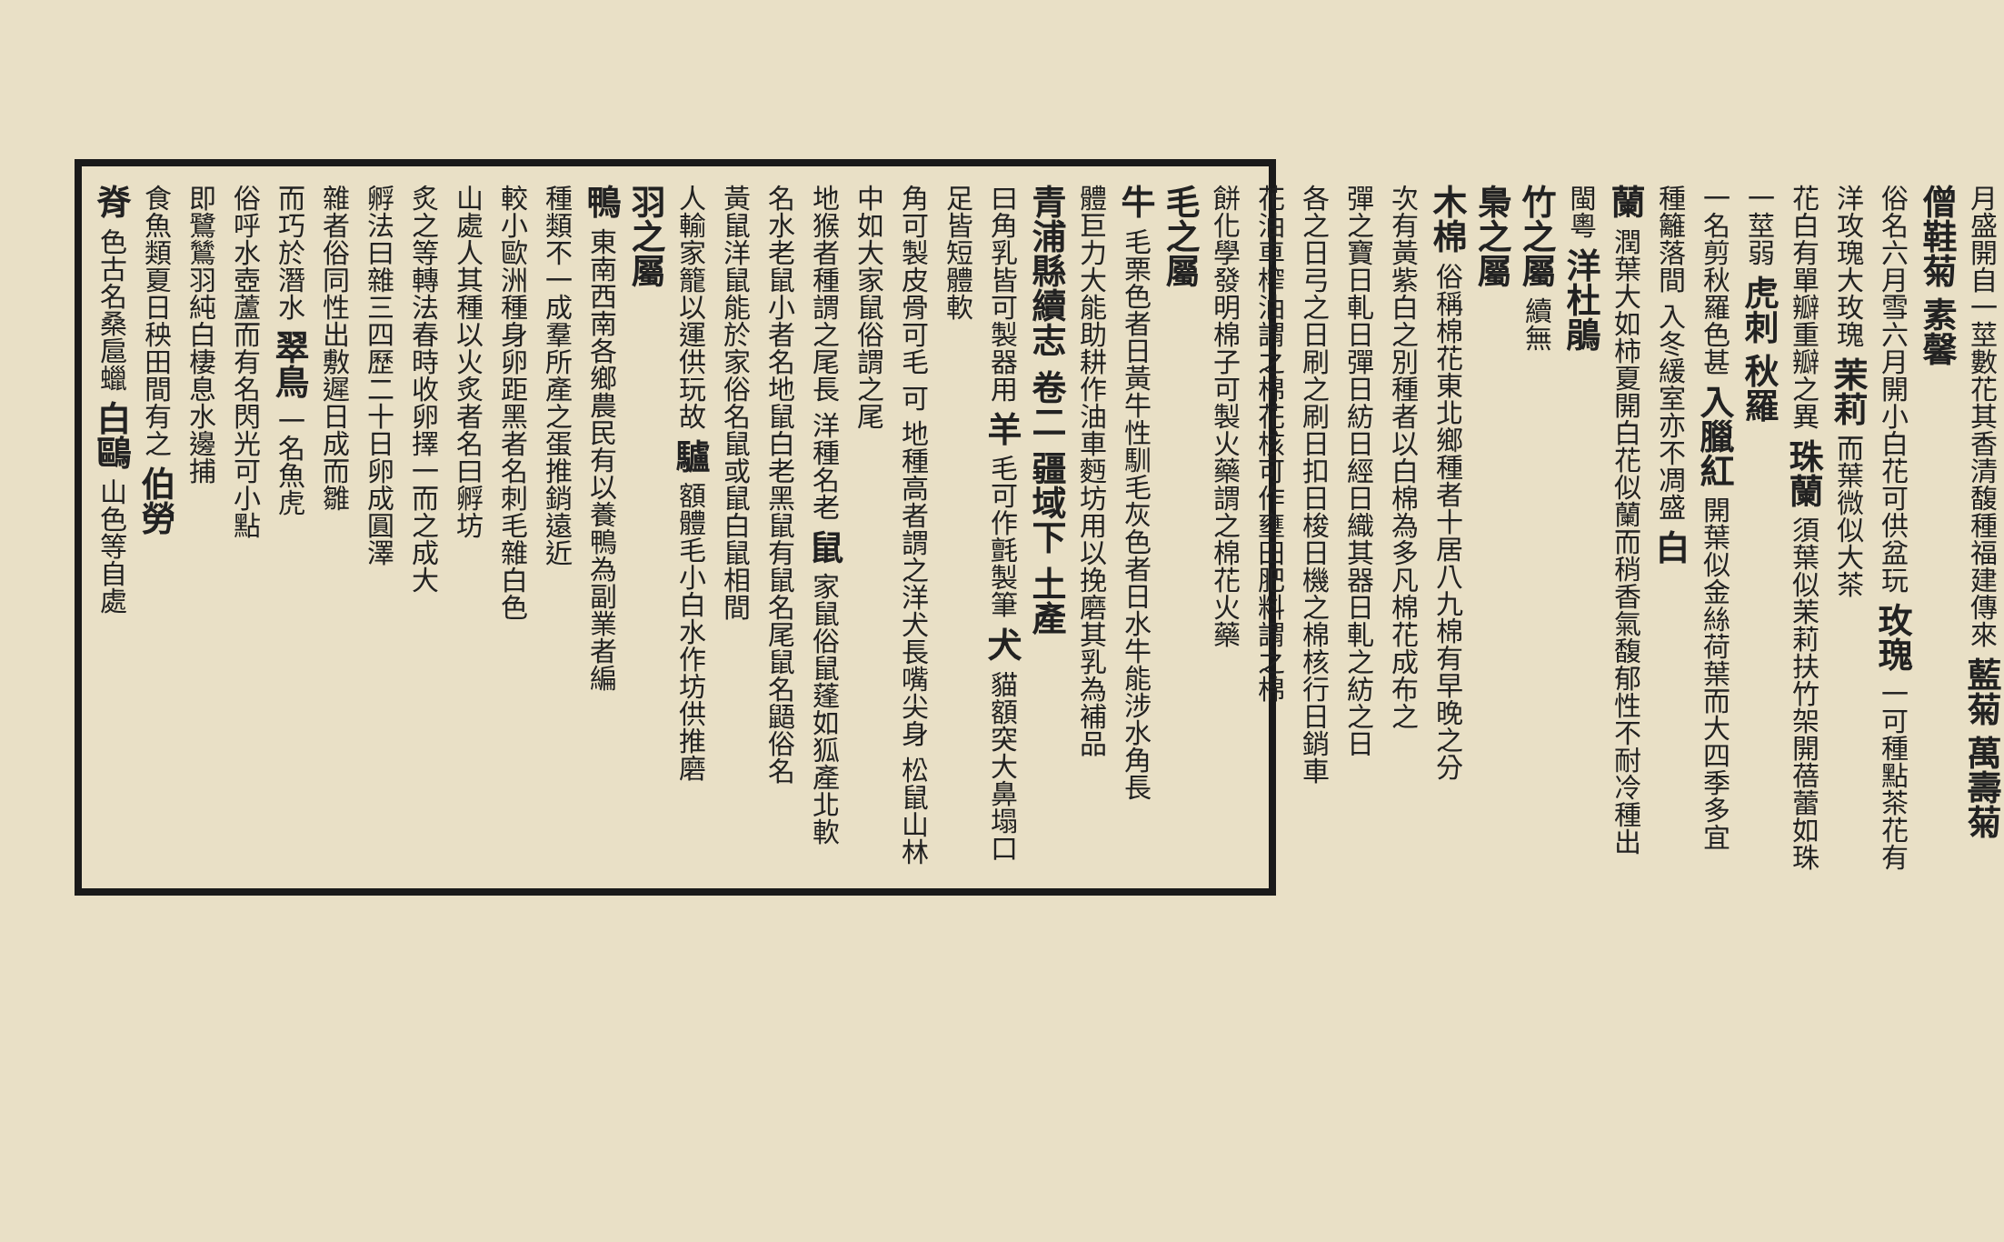月盛開自一莖數花其香清馥種福建傳來 藍菊 萬壽菊 僧鞋菊 素馨
俗名六月雪六月開小白花可供盆玩 玫瑰 一可種點茶花有洋攻瑰大玫瑰 茉莉 而葉微似大茶
花白有單瓣重瓣之異 珠蘭 須葉似茉莉扶竹架開蓓蕾如珠一莖弱 虎刺 秋羅
一名剪秋羅色甚 入臘紅 開葉似金絲荷葉而大四季多宜種籬落間 入冬緩室亦不凋盛 白
蘭 潤葉大如柿夏開白花似蘭而稍香氣馥郁性不耐冷種出閩粵 洋杜鵑
竹之屬 續無
梟之屬
木棉 俗稱棉花東北鄉種者十居八九棉有早晚之分
次有黃紫白之別種者以白棉為多凡棉花成布之
彈之寶日軋日彈日紡日經日織其器日軋之紡之日
各之日弓之日刷之刷日扣日梭日機之棉核行日銷車
花油車榨油謂之棉花核可作壅田肥料謂之棉
餅化學發明棉子可製火藥謂之棉花火藥
毛之屬
牛 毛栗色者日黃牛性馴毛灰色者日水牛能涉水角長
體巨力大能助耕作油車麪坊用以挽磨其乳為補品
青浦縣續志 卷二 疆域下 土產
曰角乳皆可製器用 羊 毛可作氈製筆 犬 貓額突大鼻塌口足皆短體軟
角可製皮骨可毛 可 地種高者謂之洋犬長嘴尖身 松鼠山林中如大家鼠俗謂之尾
地猴者種謂之尾長 洋種名老 鼠 家鼠俗鼠蓬如狐產北軟
名水老鼠小者名地鼠白老黑鼠有鼠名尾鼠名鼯俗名
黃鼠洋鼠能於家俗名鼠或鼠白鼠相間
人輸家籠以運供玩故 驢 額體毛小白水作坊供推磨
羽之屬
鴨 東南西南各鄉農民有以養鴨為副業者編
種類不一成羣所產之蛋推銷遠近
較小歐洲種身卵距黑者名刺毛雜白色
山處人其種以火炙者名曰孵坊
炙之等轉法春時收卵擇一而之成大
孵法曰雜三四歷二十日卵成圓澤
雜者俗同性出敷遲日成而雛
而巧於潛水 翠鳥 一名魚虎
俗呼水壺蘆而有名閃光可小點
即鷺鷥羽純白棲息水邊捕
食魚類夏日秧田間有之 伯勞
脊 色古名桑扈蠟 白鷗 山色等自處